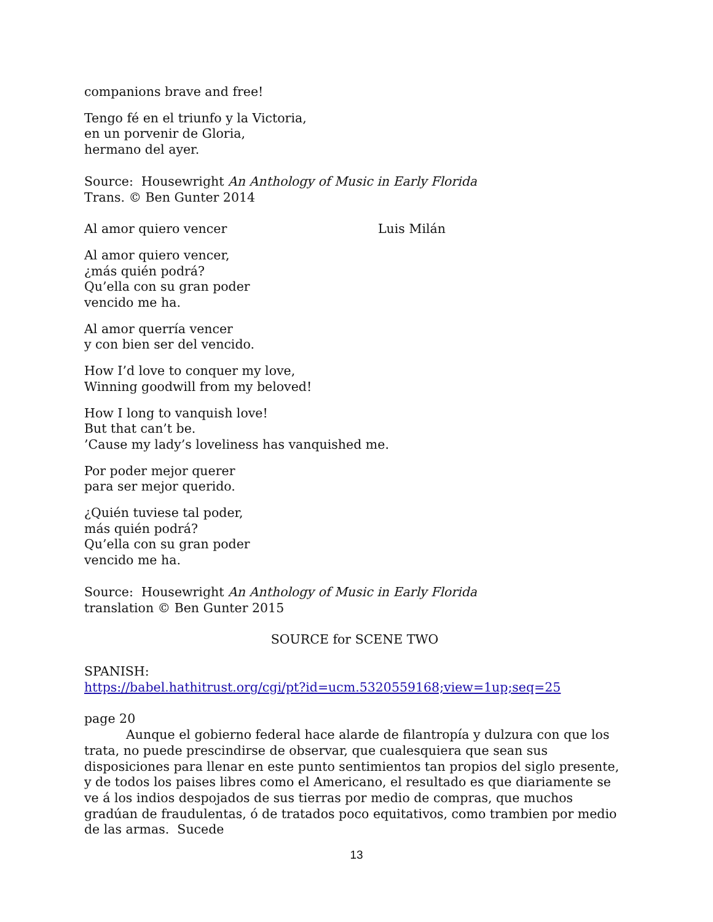companions brave and free!
Tengo fé en el triunfo y la Victoria,
en un porvenir de Gloria,
hermano del ayer.
Source: Housewright An Anthology of Music in Early Florida
Trans. © Ben Gunter 2014
Al amor quiero vencer Luis Milán
Al amor quiero vencer,
¿más quién podrá?
Qu’ella con su gran poder
vencido me ha.
Al amor querría vencer
y con bien ser del vencido.
How I’d love to conquer my love,
Winning goodwill from my beloved!
How I long to vanquish love!
But that can’t be.
’Cause my lady’s loveliness has vanquished me.
Por poder mejor querer
para ser mejor querido.
¿Quién tuviese tal poder,
más quién podrá?
Qu’ella con su gran poder
vencido me ha.
Source: Housewright An Anthology of Music in Early Florida
translation © Ben Gunter 2015
SOURCE for SCENE TWO
SPANISH:
https://babel.hathitrust.org/cgi/pt?id=ucm.5320559168;view=1up;seq=25
page 20
Aunque el gobierno federal hace alarde de filantropía y dulzura con que los trata, no puede prescindirse de observar, que cualesquiera que sean sus disposiciones para llenar en este punto sentimientos tan propios del siglo presente, y de todos los paises libres como el Americano, el resultado es que diariamente se ve á los indios despojados de sus tierras por medio de compras, que muchos gradúan de fraudulentas, ó de tratados poco equitativos, como trambien por medio de las armas. Sucede
13